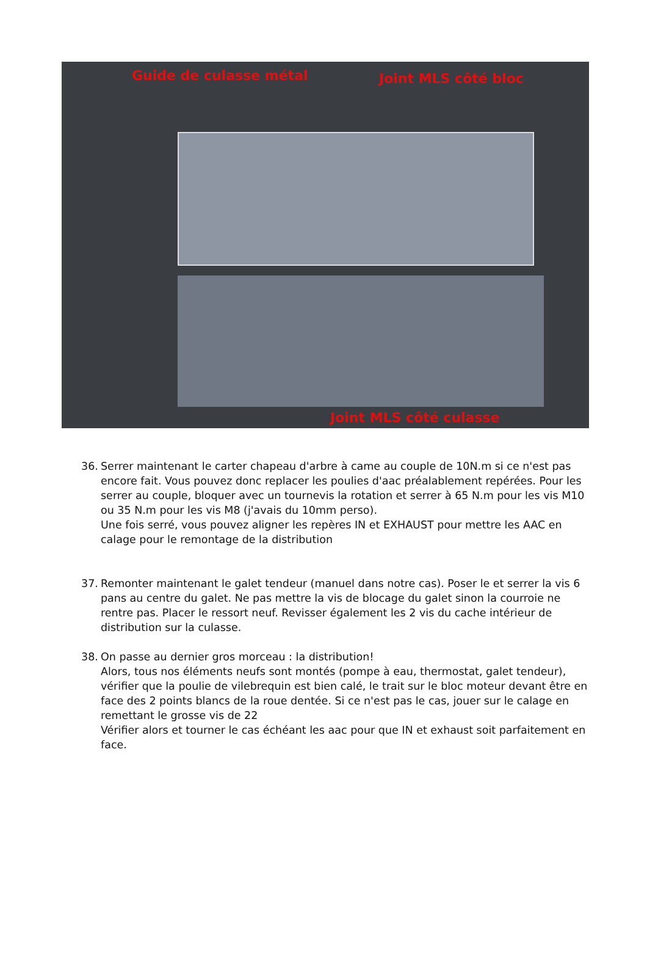Guide de culasse métal Joint MLS côté bloc
Joint MLS côté culasse
36. Serrer maintenant le carter chapeau d'arbre à came au couple de 10N.m si ce n'est pas encore fait. Vous pouvez donc replacer les poulies d'aac préalablement repérées. Pour les serrer au couple, bloquer avec un tournevis la rotation et serrer à 65 N.m pour les vis M10 ou 35 N.m pour les vis M8 (j'avais du 10mm perso).
Une fois serré, vous pouvez aligner les repères IN et EXHAUST pour mettre les AAC en calage pour le remontage de la distribution
37. Remonter maintenant le galet tendeur (manuel dans notre cas). Poser le et serrer la vis 6 pans au centre du galet. Ne pas mettre la vis de blocage du galet sinon la courroie ne rentre pas. Placer le ressort neuf. Revisser également les 2 vis du cache intérieur de distribution sur la culasse.
38. On passe au dernier gros morceau : la distribution!
Alors, tous nos éléments neufs sont montés (pompe à eau, thermostat, galet tendeur), vérifier que la poulie de vilebrequin est bien calé, le trait sur le bloc moteur devant être en face des 2 points blancs de la roue dentée. Si ce n'est pas le cas, jouer sur le calage en remettant le grosse vis de 22
Vérifier alors et tourner le cas échéant les aac pour que IN et exhaust soit parfaitement en face.